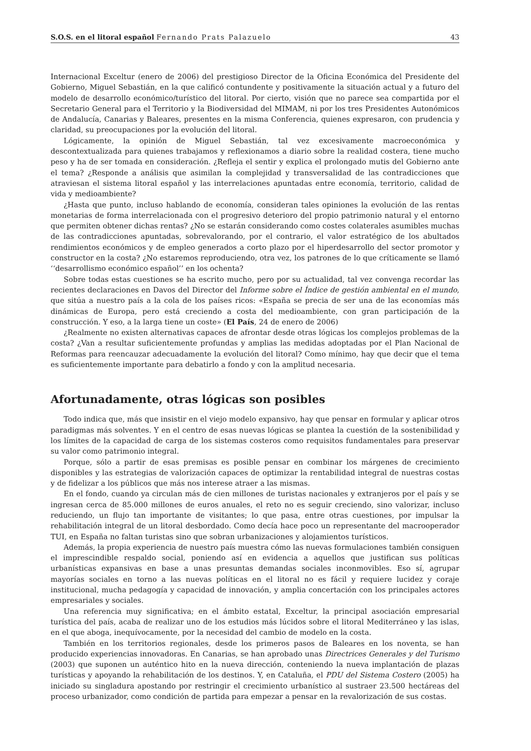S.O.S. en el litoral español Fernando Prats Palazuelo
43
Internacional Exceltur (enero de 2006) del prestigioso Director de la Oficina Económica del Presidente del Gobierno, Miguel Sebastián, en la que calificó contundente y positivamente la situación actual y a futuro del modelo de desarrollo económico/turístico del litoral. Por cierto, visión que no parece sea compartida por el Secretario General para el Territorio y la Biodiversidad del MIMAM, ni por los tres Presidentes Autonómicos de Andalucía, Canarias y Baleares, presentes en la misma Conferencia, quienes expresaron, con prudencia y claridad, su preocupaciones por la evolución del litoral.
Lógicamente, la opinión de Miguel Sebastián, tal vez excesivamente macroeconómica y descontextualizada para quienes trabajamos y reflexionamos a diario sobre la realidad costera, tiene mucho peso y ha de ser tomada en consideración. ¿Refleja el sentir y explica el prolongado mutis del Gobierno ante el tema? ¿Responde a análisis que asimilan la complejidad y transversalidad de las contradicciones que atraviesan el sistema litoral español y las interrelaciones apuntadas entre economía, territorio, calidad de vida y medioambiente?
¿Hasta que punto, incluso hablando de economía, consideran tales opiniones la evolución de las rentas monetarias de forma interrelacionada con el progresivo deterioro del propio patrimonio natural y el entorno que permiten obtener dichas rentas? ¿No se estarán considerando como costes colaterales asumibles muchas de las contradicciones apuntadas, sobrevalorando, por el contrario, el valor estratégico de los abultados rendimientos económicos y de empleo generados a corto plazo por el hiperdesarrollo del sector promotor y constructor en la costa? ¿No estaremos reproduciendo, otra vez, los patrones de lo que críticamente se llamó ‘‘desarrollismo económico español’’ en los ochenta?
Sobre todas estas cuestiones se ha escrito mucho, pero por su actualidad, tal vez convenga recordar las recientes declaraciones en Davos del Director del Informe sobre el Índice de gestión ambiental en el mundo, que sitúa a nuestro país a la cola de los países ricos: «España se precia de ser una de las economías más dinámicas de Europa, pero está creciendo a costa del medioambiente, con gran participación de la construcción. Y eso, a la larga tiene un coste» (El País, 24 de enero de 2006)
¿Realmente no existen alternativas capaces de afrontar desde otras lógicas los complejos problemas de la costa? ¿Van a resultar suficientemente profundas y amplias las medidas adoptadas por el Plan Nacional de Reformas para reencauzar adecuadamente la evolución del litoral? Como mínimo, hay que decir que el tema es suficientemente importante para debatirlo a fondo y con la amplitud necesaria.
Afortunadamente, otras lógicas son posibles
Todo indica que, más que insistir en el viejo modelo expansivo, hay que pensar en formular y aplicar otros paradigmas más solventes. Y en el centro de esas nuevas lógicas se plantea la cuestión de la sostenibilidad y los límites de la capacidad de carga de los sistemas costeros como requisitos fundamentales para preservar su valor como patrimonio integral.
Porque, sólo a partir de esas premisas es posible pensar en combinar los márgenes de crecimiento disponibles y las estrategias de valorización capaces de optimizar la rentabilidad integral de nuestras costas y de fidelizar a los públicos que más nos interese atraer a las mismas.
En el fondo, cuando ya circulan más de cien millones de turistas nacionales y extranjeros por el país y se ingresan cerca de 85.000 millones de euros anuales, el reto no es seguir creciendo, sino valorizar, incluso reduciendo, un flujo tan importante de visitantes; lo que pasa, entre otras cuestiones, por impulsar la rehabilitación integral de un litoral desbordado. Como decía hace poco un representante del macrooperador TUI, en España no faltan turistas sino que sobran urbanizaciones y alojamientos turísticos.
Además, la propia experiencia de nuestro país muestra cómo las nuevas formulaciones también consiguen el imprescindible respaldo social, poniendo así en evidencia a aquellos que justifican sus políticas urbanísticas expansivas en base a unas presuntas demandas sociales inconmovibles. Eso sí, agrupar mayorías sociales en torno a las nuevas políticas en el litoral no es fácil y requiere lucidez y coraje institucional, mucha pedagogía y capacidad de innovación, y amplia concertación con los principales actores empresariales y sociales.
Una referencia muy significativa; en el ámbito estatal, Exceltur, la principal asociación empresarial turística del país, acaba de realizar uno de los estudios más lúcidos sobre el litoral Mediterráneo y las islas, en el que aboga, inequívocamente, por la necesidad del cambio de modelo en la costa.
También en los territorios regionales, desde los primeros pasos de Baleares en los noventa, se han producido experiencias innovadoras. En Canarias, se han aprobado unas Directrices Generales y del Turismo (2003) que suponen un auténtico hito en la nueva dirección, conteniendo la nueva implantación de plazas turísticas y apoyando la rehabilitación de los destinos. Y, en Cataluña, el PDU del Sistema Costero (2005) ha iniciado su singladura apostando por restringir el crecimiento urbanístico al sustraer 23.500 hectáreas del proceso urbanizador, como condición de partida para empezar a pensar en la revalorización de sus costas.